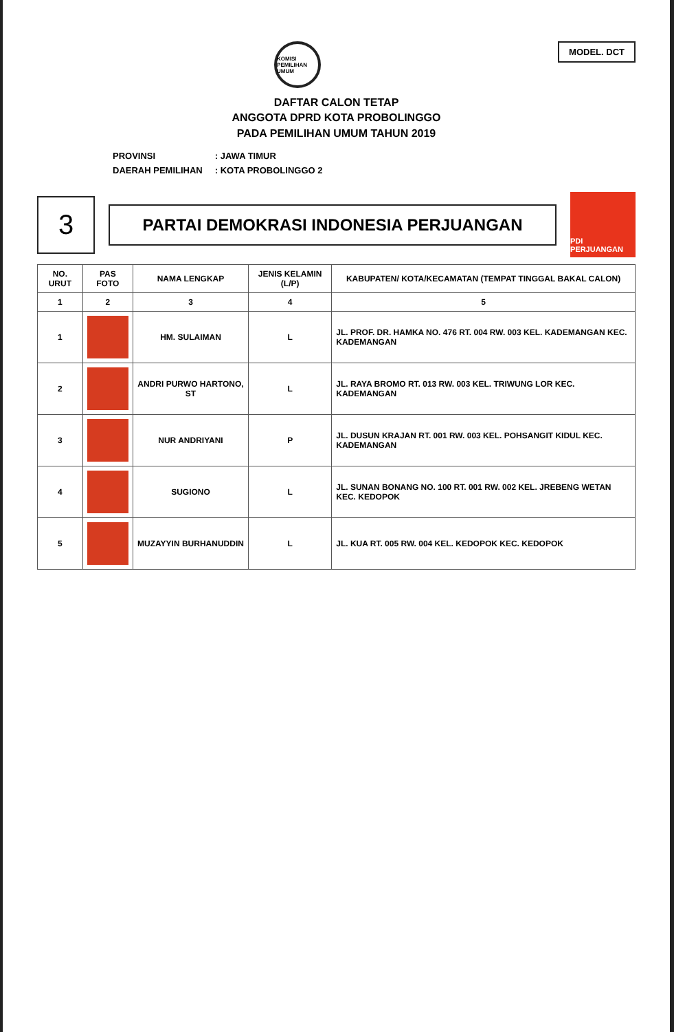MODEL. DCT
KOMISI PEMILIHAN UMUM
DAFTAR CALON TETAP
ANGGOTA DPRD KOTA PROBOLINGGO
PADA PEMILIHAN UMUM TAHUN 2019
| PROVINSI | : JAWA TIMUR |
| DAERAH PEMILIHAN | : KOTA PROBOLINGGO 2 |
3
PARTAI DEMOKRASI INDONESIA PERJUANGAN
PDI PERJUANGAN
| NO. URUT | PAS FOTO | NAMA LENGKAP | JENIS KELAMIN (L/P) | KABUPATEN/ KOTA/KECAMATAN (TEMPAT TINGGAL BAKAL CALON) |
| --- | --- | --- | --- | --- |
| 1 | 2 | 3 | 4 | 5 |
| 1 | | HM. SULAIMAN | L | JL. PROF. DR. HAMKA NO. 476 RT. 004 RW. 003 KEL. KADEMANGAN KEC. KADEMANGAN |
| 2 | | ANDRI PURWO HARTONO, ST | L | JL. RAYA BROMO RT. 013 RW. 003 KEL. TRIWUNG LOR KEC. KADEMANGAN |
| 3 | | NUR ANDRIYANI | P | JL. DUSUN KRAJAN RT. 001 RW. 003 KEL. POHSANGIT KIDUL KEC. KADEMANGAN |
| 4 | | SUGIONO | L | JL. SUNAN BONANG NO. 100 RT. 001 RW. 002 KEL. JREBENG WETAN KEC. KEDOPOK |
| 5 | | MUZAYYIN BURHANUDDIN | L | JL. KUA RT. 005 RW. 004 KEL. KEDOPOK KEC. KEDOPOK |